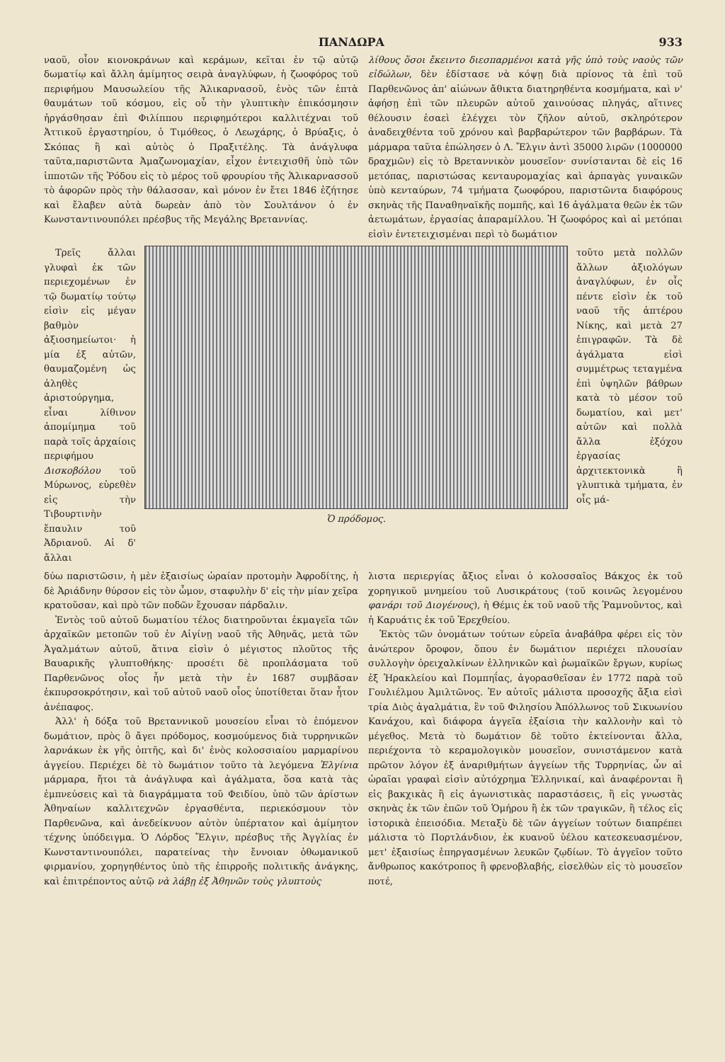ΠΑΝΔΩΡΑ 933
ναοῦ, οἷον κιονοκράνων καὶ κεράμων, κεῖται ἐν τῷ αὐτῷ δωματίῳ καὶ ἄλλη ἀμίμητος σειρὰ ἀναγλύφων, ἡ ζωοφόρος τοῦ περιφήμου Μαυσωλείου τῆς Ἁλικαρνασοῦ, ἑνὸς τῶν ἑπτὰ θαυμάτων τοῦ κόσμου, εἰς οὗ τὴν γλυπτικὴν ἐπικόσμησιν ἠργάσθησαν ἐπὶ Φιλίππου περιφημότεροι καλλιτέχναι τοῦ Ἀττικοῦ ἐργαστηρίου, ὁ Τιμόθεος, ὁ Λεωχάρης, ὁ Βρύαξις, ὁ Σκόπας ἢ καὶ αὐτὸς ὁ Πραξιτέλης. Τὰ ἀνάγλυφα ταῦτα,παριστῶντα Ἀμαζωνομαχίαν, εἶχον ἐντειχισθῆ ὑπὸ τῶν ἱπποτῶν τῆς Ῥόδου εἰς τὸ μέρος τοῦ φρουρίου τῆς Ἁλικαρνασσοῦ τὸ ἀφορῶν πρὸς τὴν θάλασσαν, καὶ μόνον ἐν ἔτει 1846 ἐζήτησε καὶ ἔλαβεν αὐτὰ δωρεὰν ἀπὸ τὸν Σουλτάνον ὁ ἐν Κωνσταντινουπόλει πρέσβυς τῆς Μεγάλης Βρεταννίας.
λίθους ὅσοι ἔκειντο διεσπαρμένοι κατὰ γῆς ὑπὸ τοὺς ναοὺς τῶν εἰδώλων, δὲν ἐδίστασε νὰ κόψῃ διὰ πρίονος τὰ ἐπὶ τοῦ Παρθενῶνος ἀπ' αἰώνων ἄθικτα διατηρηθέντα κοσμήματα, καὶ ν' ἀφήσῃ ἐπὶ τῶν πλευρῶν αὐτοῦ χαινούσας πληγάς, αἵτινες θέλουσιν ἐσαεὶ ἐλέγχει τὸν ζῆλον αὐτοῦ, σκληρότερον ἀναδειχθέντα τοῦ χρόνου καὶ βαρβαρώτερον τῶν βαρβάρων. Τὰ μάρμαρα ταῦτα ἐπώλησεν ὁ Λ. Ἔλγιν ἀντὶ 35000 λιρῶν (1000000 δραχμῶν) εἰς τὸ Βρεταννικὸν μουσεῖον· συνίστανται δὲ εἰς 16 μετόπας, παριστώσας κενταυρομαχίας καὶ ἁρπαγὰς γυναικῶν ὑπὸ κενταύρων, 74 τμήματα ζωοφόρου, παριστῶντα διαφόρους σκηνὰς τῆς Παναθηναϊκῆς πομπῆς, καὶ 16 ἀγάλματα θεῶν ἐκ τῶν ἀετωμάτων, ἐργασίας ἀπαραμίλλου. Ἡ ζωοφόρος καὶ αἱ μετόπαι εἰσὶν ἐντετειχισμέναι περὶ τὸ δωμάτιον
Τρεῖς ἄλλαι γλυφαὶ ἐκ τῶν περιεχομένων ἐν τῷ δωματίῳ τούτῳ εἰσὶν εἰς μέγαν βαθμὸν ἀξιοσημείωτοι· ἡ μία ἐξ αὐτῶν, θαυμαζομένη ὡς ἀληθὲς ἀριστούργημα, εἶναι λίθινον ἀπομίμημα τοῦ παρὰ τοῖς ἀρχαίοις περιφήμου Δισκοβόλου τοῦ Μύρωνος, εὑρεθὲν εἰς τὴν Τιβουρτινὴν ἔπαυλιν τοῦ Ἀδριανοῦ. Αἱ δ' ἄλλαι
Ὁ πρόδομος.
τοῦτο μετὰ πολλῶν ἄλλων ἀξιολόγων ἀναγλύφων, ἐν οἷς πέντε εἰσὶν ἐκ τοῦ ναοῦ τῆς ἀπτέρου Νίκης, καὶ μετὰ 27 ἐπιγραφῶν. Τὰ δὲ ἀγάλματα εἰσὶ συμμέτρως τεταγμένα ἐπὶ ὑψηλῶν βάθρων κατὰ τὸ μέσον τοῦ δωματίου, καὶ μετ' αὐτῶν καὶ πολλὰ ἄλλα ἐξόχου ἐργασίας ἀρχιτεκτονικὰ ἢ γλυπτικὰ τμήματα, ἐν οἷς μά-
δύω παριστῶσιν, ἡ μὲν ἐξαισίως ὡραίαν προτομὴν Ἀφροδίτης, ἡ δὲ Ἀριάδνην θύρσον εἰς τὸν ὦμον, σταφυλὴν δ' εἰς τὴν μίαν χεῖρα κρατοῦσαν, καὶ πρὸ τῶν ποδῶν ἔχουσαν πάρδαλιν.
Ἐντὸς τοῦ αὐτοῦ δωματίου τέλος διατηροῦνται ἐκμαγεῖα τῶν ἀρχαϊκῶν μετοπῶν τοῦ ἐν Αἰγίνῃ ναοῦ τῆς Ἀθηνᾶς, μετὰ τῶν Ἀγαλμάτων αὐτοῦ, ἅτινα εἰσὶν ὁ μέγιστος πλοῦτος τῆς Βαυαρικῆς γλυπτοθήκης· προσέτι δὲ προπλάσματα τοῦ Παρθενῶνος οἷος ἦν μετὰ τὴν ἐν 1687 συμβᾶσαν ἐκπυρσοκρότησιν, καὶ τοῦ αὐτοῦ ναοῦ οἷος ὑποτίθεται ὅταν ἦτον ἀνέπαφος.
Ἀλλ' ἡ δόξα τοῦ Βρεταννικοῦ μουσείου εἶναι τὸ ἑπόμενον δωμάτιον, πρὸς ὃ ἄγει πρόδομος, κοσμούμενος διὰ τυρρηνικῶν λαρνάκων ἐκ γῆς ὀπτῆς, καὶ δι' ἑνὸς κολοσσιαίου μαρμαρίνου ἀγγείου. Περιέχει δὲ τὸ δωμάτιον τοῦτο τὰ λεγόμενα Ἐλγίνια μάρμαρα, ἤτοι τὰ ἀνάγλυφα καὶ ἀγάλματα, ὅσα κατὰ τὰς ἐμπνεύσεις καὶ τὰ διαγράμματα τοῦ Φειδίου, ὑπὸ τῶν ἀρίστων Ἀθηναίων καλλιτεχνῶν ἐργασθέντα, περιεκόσμουν τὸν Παρθενῶνα, καὶ ἀνεδείκνυον αὐτὸν ὑπέρτατον καὶ ἀμίμητον τέχνης ὑπόδειγμα. Ὁ Λόρδος Ἔλγιν, πρέσβυς τῆς Ἀγγλίας ἐν Κωνσταντινουπόλει, παρατείνας τὴν ἔννοιαν ὀθωμανικοῦ φιρμανίου, χορηγηθέντος ὑπὸ τῆς ἐπιρροῆς πολιτικῆς ἀνάγκης, καὶ ἐπιτρέποντος αὐτῷ νὰ λάβῃ ἐξ Ἀθηνῶν τοὺς γλυπτοὺς
λιστα περιεργίας ἄξιος εἶναι ὁ κολοσσαῖος Βάκχος ἐκ τοῦ χορηγικοῦ μνημείου τοῦ Λυσικράτους (τοῦ κοινῶς λεγομένου φανάρι τοῦ Διογένους), ἡ Θέμις ἐκ τοῦ ναοῦ τῆς Ῥαμνοῦντος, καὶ ἡ Καρυάτις ἐκ τοῦ Ἐρεχθείου.
Ἐκτὸς τῶν ὀνομάτων τούτων εὑρεῖα ἀναβάθρα φέρει εἰς τὸν ἀνώτερον ὄροφον, ὅπου ἐν δωμάτιον περιέχει πλουσίαν συλλογὴν ὀρειχαλκίνων ἑλληνικῶν καὶ ῥωμαϊκῶν ἔργων, κυρίως ἐξ Ἡρακλείου καὶ Πομπηΐας, ἀγορασθεῖσαν ἐν 1772 παρὰ τοῦ Γουλιέλμου Ἀμιλτῶνος. Ἐν αὐτοῖς μάλιστα προσοχῆς ἄξια εἰσὶ τρία Διὸς ἀγαλμάτια, ἓν τοῦ Φιλησίου Ἀπόλλωνος τοῦ Σικυωνίου Κανάχου, καὶ διάφορα ἀγγεῖα ἐξαίσια τὴν καλλονὴν καὶ τὸ μέγεθος. Μετὰ τὸ δωμάτιον δὲ τοῦτο ἐκτείνονται ἄλλα, περιέχοντα τὸ κεραμολογικὸν μουσεῖον, συνιστάμενον κατὰ πρῶτον λόγον ἐξ ἀναριθμήτων ἀγγείων τῆς Τυρρηνίας, ὧν αἱ ὡραῖαι γραφαὶ εἰσὶν αὐτόχρημα Ἑλληνικαί, καὶ ἀναφέρονται ἢ εἰς βακχικὰς ἢ εἰς ἀγωνιστικὰς παραστάσεις, ἢ εἰς γνωστὰς σκηνὰς ἐκ τῶν ἐπῶν τοῦ Ὁμήρου ἢ ἐκ τῶν τραγικῶν, ἢ τέλος εἰς ἱστορικὰ ἐπεισόδια. Μεταξὺ δὲ τῶν ἀγγείων τούτων διαπρέπει μάλιστα τὸ Πορτλάνδιον, ἐκ κυανοῦ ὑέλου κατεσκευασμένον, μετ' ἐξαισίως ἐπηργασμένων λευκῶν ζῳδίων. Τὸ ἀγγεῖον τοῦτο ἄνθρωπος κακότροπος ἢ φρενοβλαβής, εἰσελθὼν εἰς τὸ μουσεῖον ποτέ,